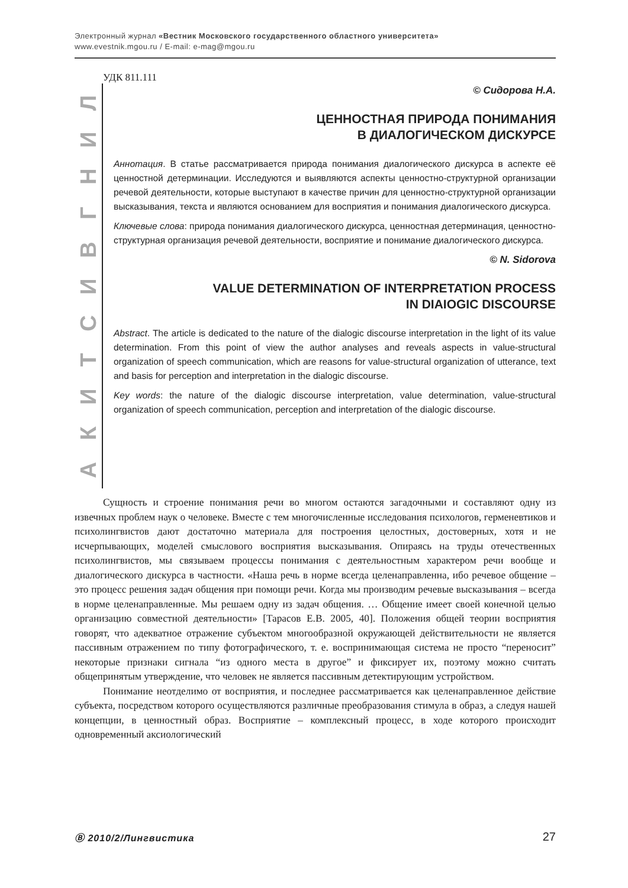Электронный журнал «Вестник Московского государственного областного университета»
www.evestnik.mgou.ru / E-mail: e-mag@mgou.ru
УДК 811.111
ЛИНГВИСТИКА
© Сидорова Н.А.
ЦЕННОСТНАЯ ПРИРОДА ПОНИМАНИЯ
В ДИАЛОГИЧЕСКОМ ДИСКУРСЕ
Аннотация. В статье рассматривается природа понимания диалогического дискурса в аспекте её ценностной детерминации. Исследуются и выявляются аспекты ценностно-структурной организации речевой деятельности, которые выступают в качестве причин для ценностно-структурной организации высказывания, текста и являются основанием для восприятия и понимания диалогического дискурса.
Ключевые слова: природа понимания диалогического дискурса, ценностная детерминация, ценностно-структурная организация речевой деятельности, восприятие и понимание диалогического дискурса.
© N. Sidorova
VALUE DETERMINATION OF INTERPRETATION PROCESS
IN DIAIOGIC DISCOURSE
Abstract. The article is dedicated to the nature of the dialogic discourse interpretation in the light of its value determination. From this point of view the author analyses and reveals aspects in value-structural organization of speech communication, which are reasons for value-structural organization of utterance, text and basis for perception and interpretation in the dialogic discourse.
Key words: the nature of the dialogic discourse interpretation, value determination, value-structural organization of speech communication, perception and interpretation of the dialogic discourse.
Сущность и строение понимания речи во многом остаются загадочными и составляют одну из извечных проблем наук о человеке. Вместе с тем многочисленные исследования психологов, герменевтиков и психолингвистов дают достаточно материала для построения целостных, достоверных, хотя и не исчерпывающих, моделей смыслового восприятия высказывания. Опираясь на труды отечественных психолингвистов, мы связываем процессы понимания с деятельностным характером речи вообще и диалогического дискурса в частности. «Наша речь в норме всегда целенаправленна, ибо речевое общение – это процесс решения задач общения при помощи речи. Когда мы производим речевые высказывания – всегда в норме целенаправленные. Мы решаем одну из задач общения. … Общение имеет своей конечной целью организацию совместной деятельности» [Тарасов Е.В. 2005, 40]. Положения общей теории восприятия говорят, что адекватное отражение субъектом многообразной окружающей действительности не является пассивным отражением по типу фотографического, т. е. воспринимающая система не просто “переносит” некоторые признаки сигнала “из одного места в другое” и фиксирует их, поэтому можно считать общепринятым утверждение, что человек не является пассивным детектирующим устройством.
Понимание неотделимо от восприятия, и последнее рассматривается как целенаправленное действие субъекта, посредством которого осуществляются различные преобразования стимула в образ, а следуя нашей концепции, в ценностный образ. Восприятие – комплексный процесс, в ходе которого происходит одновременный аксиологический
Ⓑ 2010/2/Лингвистика 27